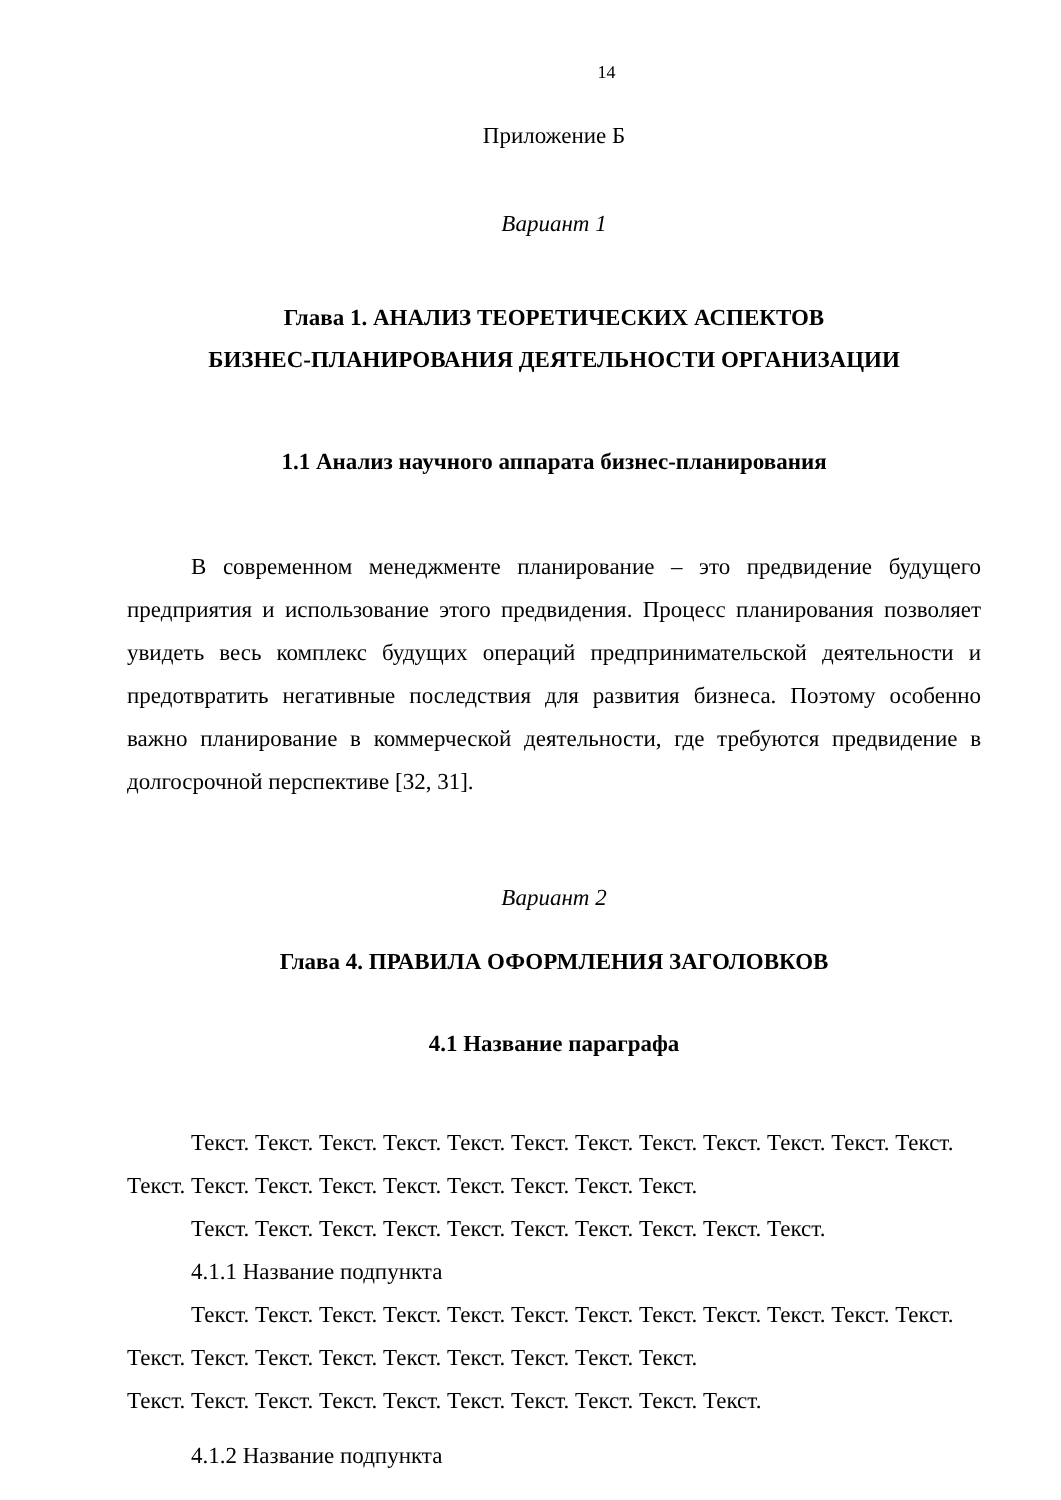14
Приложение Б
Вариант 1
Глава 1. АНАЛИЗ ТЕОРЕТИЧЕСКИХ АСПЕКТОВ
БИЗНЕС-ПЛАНИРОВАНИЯ ДЕЯТЕЛЬНОСТИ ОРГАНИЗАЦИИ
1.1 Анализ научного аппарата бизнес-планирования
В современном менеджменте планирование – это предвидение будущего предприятия и использование этого предвидения. Процесс планирования позволяет увидеть весь комплекс будущих операций предпринимательской деятельности и предотвратить негативные последствия для развития бизнеса. Поэтому особенно важно планирование в коммерческой деятельности, где требуются предвидение в долгосрочной перспективе [32, 31].
Вариант 2
Глава 4. ПРАВИЛА ОФОРМЛЕНИЯ ЗАГОЛОВКОВ
4.1 Название параграфа
Текст. Текст. Текст. Текст. Текст. Текст. Текст. Текст. Текст. Текст. Текст. Текст. Текст. Текст. Текст. Текст. Текст. Текст. Текст. Текст. Текст.
Текст. Текст. Текст. Текст. Текст. Текст. Текст. Текст. Текст. Текст.
4.1.1 Название подпункта
Текст. Текст. Текст. Текст. Текст. Текст. Текст. Текст. Текст. Текст. Текст. Текст. Текст. Текст. Текст. Текст. Текст. Текст. Текст. Текст. Текст.
Текст. Текст. Текст. Текст. Текст. Текст. Текст. Текст. Текст. Текст.
4.1.2 Название подпункта